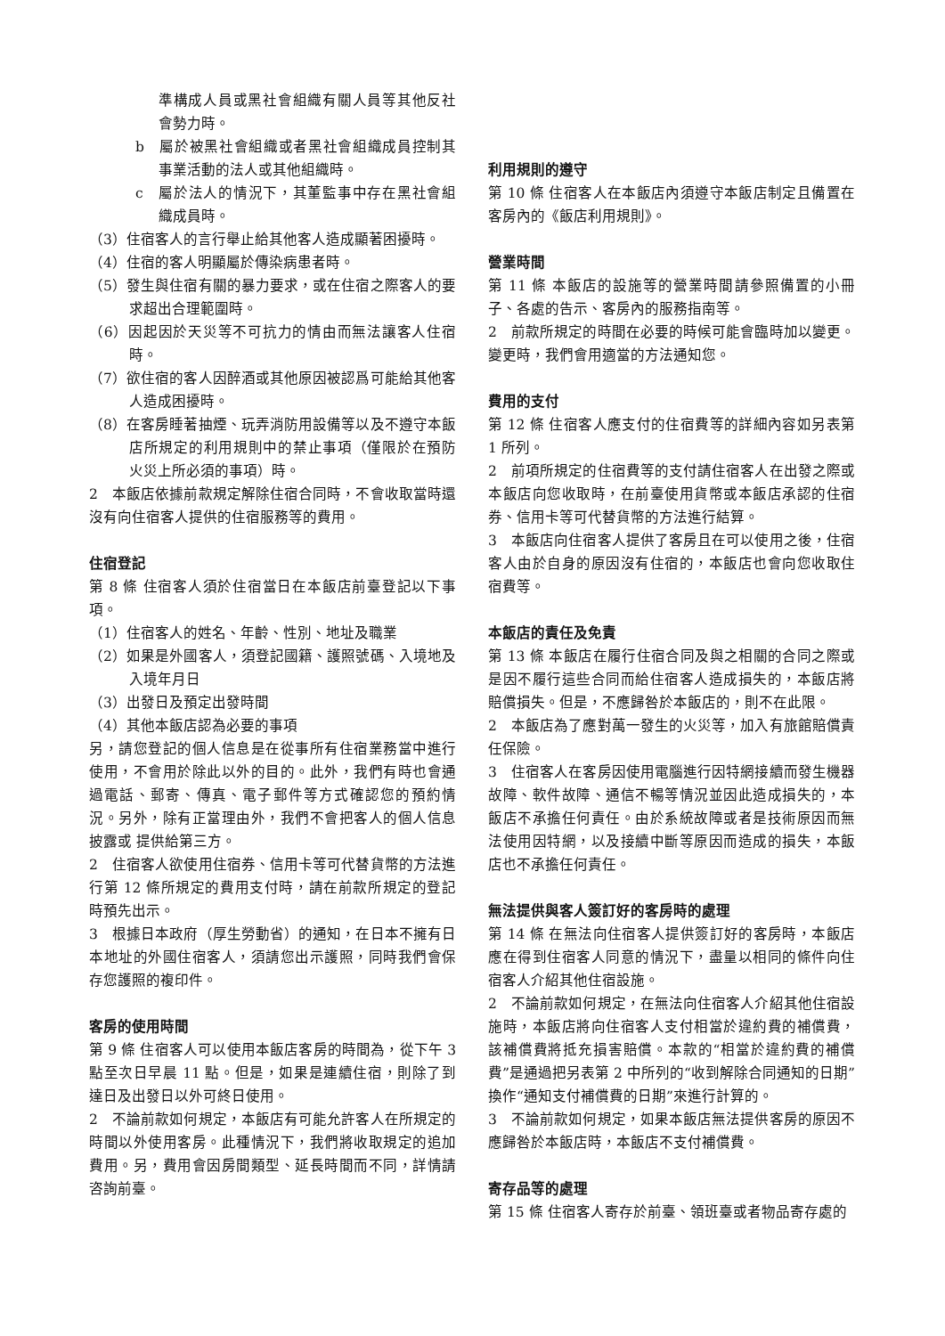準構成人員或黑社會組織有關人員等其他反社會勢力時。
b　屬於被黑社會組織或者黑社會組織成員控制其事業活動的法人或其他組織時。
c　屬於法人的情況下，其董監事中存在黑社會組織成員時。
（3）住宿客人的言行舉止給其他客人造成顯著困擾時。
（4）住宿的客人明顯屬於傳染病患者時。
（5）發生與住宿有關的暴力要求，或在住宿之際客人的要求超出合理範圍時。
（6）因起因於天災等不可抗力的情由而無法讓客人住宿時。
（7）欲住宿的客人因醉酒或其他原因被認爲可能給其他客人造成困擾時。
（8）在客房睡著抽煙、玩弄消防用設備等以及不遵守本飯店所規定的利用規則中的禁止事項（僅限於在預防火災上所必須的事項）時。
2　本飯店依據前款規定解除住宿合同時，不會收取當時還沒有向住宿客人提供的住宿服務等的費用。
住宿登記
第 8 條 住宿客人須於住宿當日在本飯店前臺登記以下事項。
（1）住宿客人的姓名、年齡、性別、地址及職業
（2）如果是外國客人，須登記國籍、護照號碼、入境地及入境年月日
（3）出發日及預定出發時間
（4）其他本飯店認為必要的事項
另，請您登記的個人信息是在從事所有住宿業務當中進行使用，不會用於除此以外的目的。此外，我們有時也會通過電話、郵寄、傳真、電子郵件等方式確認您的預約情況。另外，除有正當理由外，我們不會把客人的個人信息披露或 提供給第三方。
2　住宿客人欲使用住宿券、信用卡等可代替貨幣的方法進行第 12 條所規定的費用支付時，請在前款所規定的登記時預先出示。
3　根據日本政府（厚生勞動省）的通知，在日本不擁有日本地址的外國住宿客人，須請您出示護照，同時我們會保存您護照的複印件。
客房的使用時間
第 9 條 住宿客人可以使用本飯店客房的時間為，從下午 3 點至次日早晨 11 點。但是，如果是連續住宿，則除了到達日及出發日以外可終日使用。
2　不論前款如何規定，本飯店有可能允許客人在所規定的時間以外使用客房。此種情況下，我們將收取規定的追加費用。另，費用會因房間類型、延長時間而不同，詳情請咨詢前臺。
利用規則的遵守
第 10 條 住宿客人在本飯店內須遵守本飯店制定且備置在客房內的《飯店利用規則》。
營業時間
第 11 條 本飯店的設施等的營業時間請參照備置的小冊子、各處的告示、客房內的服務指南等。
2　前款所規定的時間在必要的時候可能會臨時加以變更。變更時，我們會用適當的方法通知您。
費用的支付
第 12 條 住宿客人應支付的住宿費等的詳細內容如另表第 1 所列。
2　前項所規定的住宿費等的支付請住宿客人在出發之際或本飯店向您收取時，在前臺使用貨幣或本飯店承認的住宿券、信用卡等可代替貨幣的方法進行結算。
3　本飯店向住宿客人提供了客房且在可以使用之後，住宿客人由於自身的原因沒有住宿的，本飯店也會向您收取住宿費等。
本飯店的責任及免責
第 13 條 本飯店在履行住宿合同及與之相關的合同之際或是因不履行這些合同而給住宿客人造成損失的，本飯店將賠償損失。但是，不應歸咎於本飯店的，則不在此限。
2　本飯店為了應對萬一發生的火災等，加入有旅館賠償責任保險。
3　住宿客人在客房因使用電腦進行因特網接續而發生機器故障、軟件故障、通信不暢等情況並因此造成損失的，本飯店不承擔任何責任。由於系統故障或者是技術原因而無法使用因特網，以及接續中斷等原因而造成的損失，本飯店也不承擔任何責任。
無法提供與客人簽訂好的客房時的處理
第 14 條 在無法向住宿客人提供簽訂好的客房時，本飯店應在得到住宿客人同意的情況下，盡量以相同的條件向住宿客人介紹其他住宿設施。
2　不論前款如何規定，在無法向住宿客人介紹其他住宿設施時，本飯店將向住宿客人支付相當於違約費的補償費，該補償費將抵充損害賠償。本款的“相當於違約費的補償費”是通過把另表第 2 中所列的“收到解除合同通知的日期”換作“通知支付補償費的日期”來進行計算的。
3　不論前款如何規定，如果本飯店無法提供客房的原因不應歸咎於本飯店時，本飯店不支付補償費。
寄存品等的處理
第 15 條 住宿客人寄存於前臺、領班臺或者物品寄存處的